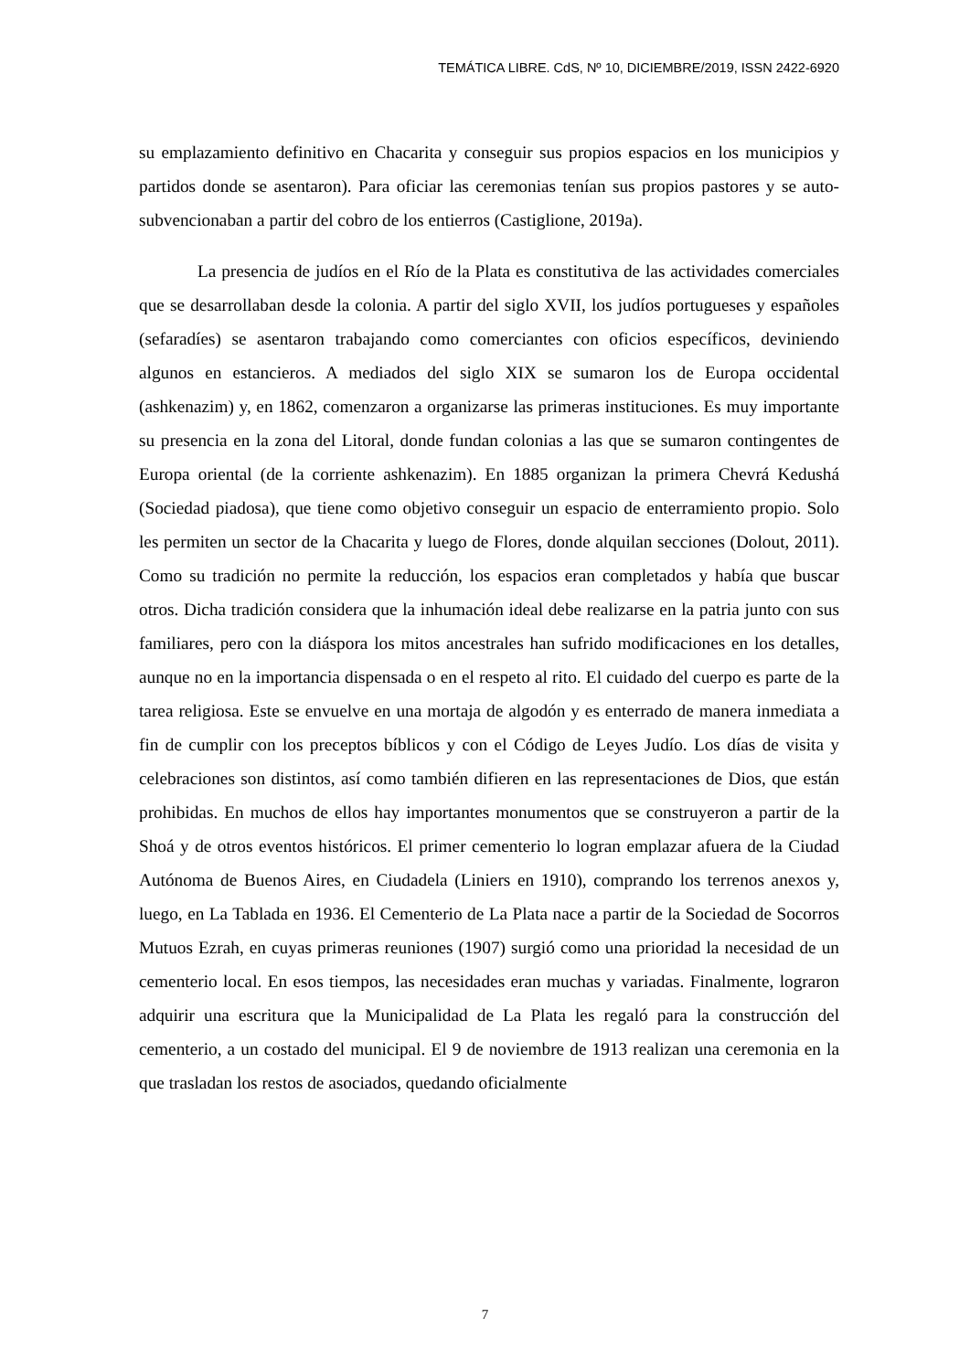TEMÁTICA LIBRE. CdS, Nº 10, DICIEMBRE/2019, ISSN 2422-6920
su emplazamiento definitivo en Chacarita y conseguir sus propios espacios en los municipios y partidos donde se asentaron). Para oficiar las ceremonias tenían sus propios pastores y se auto-subvencionaban a partir del cobro de los entierros (Castiglione, 2019a).
La presencia de judíos en el Río de la Plata es constitutiva de las actividades comerciales que se desarrollaban desde la colonia. A partir del siglo XVII, los judíos portugueses y españoles (sefaradíes) se asentaron trabajando como comerciantes con oficios específicos, deviniendo algunos en estancieros. A mediados del siglo XIX se sumaron los de Europa occidental (ashkenazim) y, en 1862, comenzaron a organizarse las primeras instituciones. Es muy importante su presencia en la zona del Litoral, donde fundan colonias a las que se sumaron contingentes de Europa oriental (de la corriente ashkenazim). En 1885 organizan la primera Chevrá Kedushá (Sociedad piadosa), que tiene como objetivo conseguir un espacio de enterramiento propio. Solo les permiten un sector de la Chacarita y luego de Flores, donde alquilan secciones (Dolout, 2011). Como su tradición no permite la reducción, los espacios eran completados y había que buscar otros. Dicha tradición considera que la inhumación ideal debe realizarse en la patria junto con sus familiares, pero con la diáspora los mitos ancestrales han sufrido modificaciones en los detalles, aunque no en la importancia dispensada o en el respeto al rito. El cuidado del cuerpo es parte de la tarea religiosa. Este se envuelve en una mortaja de algodón y es enterrado de manera inmediata a fin de cumplir con los preceptos bíblicos y con el Código de Leyes Judío. Los días de visita y celebraciones son distintos, así como también difieren en las representaciones de Dios, que están prohibidas. En muchos de ellos hay importantes monumentos que se construyeron a partir de la Shoá y de otros eventos históricos. El primer cementerio lo logran emplazar afuera de la Ciudad Autónoma de Buenos Aires, en Ciudadela (Liniers en 1910), comprando los terrenos anexos y, luego, en La Tablada en 1936. El Cementerio de La Plata nace a partir de la Sociedad de Socorros Mutuos Ezrah, en cuyas primeras reuniones (1907) surgió como una prioridad la necesidad de un cementerio local. En esos tiempos, las necesidades eran muchas y variadas. Finalmente, lograron adquirir una escritura que la Municipalidad de La Plata les regaló para la construcción del cementerio, a un costado del municipal. El 9 de noviembre de 1913 realizan una ceremonia en la que trasladan los restos de asociados, quedando oficialmente
7